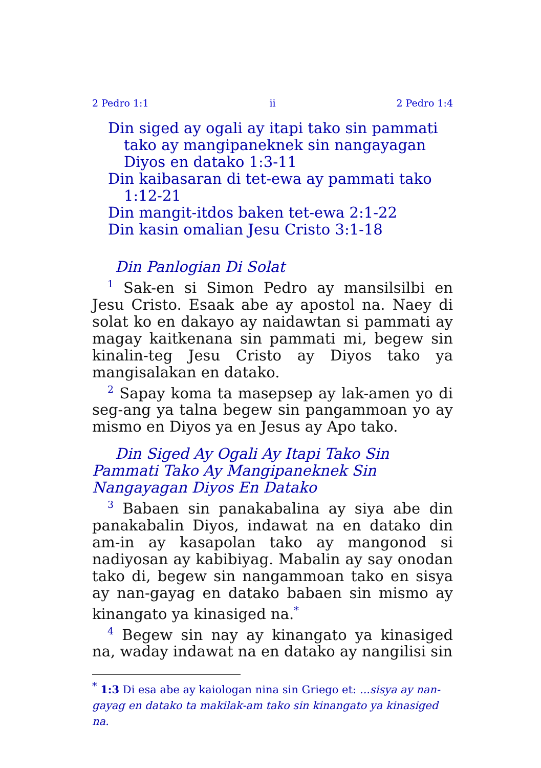2 Pedro 1:1 ii 2 Pedro 1:4
Din siged ay ogali ay itapi tako sin pammati tako ay mangipaneknek sin nangayagan Diyos en datako 1:3-11
Din kaibasaran di tet-ewa ay pammati tako 1:12-21
Din mangit-itdos baken tet-ewa 2:1-22
Din kasin omalian Jesu Cristo 3:1-18
Din Panlogian Di Solat
<sup>1</sup> Sak-en si Simon Pedro ay mansilsilbi en Jesu Cristo. Esaak abe ay apostol na. Naey di solat ko en dakayo ay naidawtan si pammati ay magay kaitkenana sin pammati mi, begew sin kinalin-teg Jesu Cristo ay Diyos tako ya mangisalakan en datako.
<sup>2</sup> Sapay koma ta masepsep ay lak-amen yo di seg-ang ya talna begew sin pangammoan yo ay mismo en Diyos ya en Jesus ay Apo tako.
Din Siged Ay Ogali Ay Itapi Tako Sin Pammati Tako Ay Mangipaneknek Sin Nangayagan Diyos En Datako
<sup>3</sup> Babaen sin panakabalina ay siya abe din panakabalin Diyos, indawat na en datako din am-in ay kasapolan tako ay mangonod si nadiyosan ay kabibiyag. Mabalin ay say onodan tako di, begew sin nangammoan tako en sisya ay nan-gayag en datako babaen sin mismo ay kinangato ya kinasiged na.<sup>*</sup>
<sup>4</sup> Begew sin nay ay kinangato ya kinasiged na, waday indawat na en datako ay nangilisi sin
<sup>*</sup> 1:3 Di esa abe ay kaiologan nina sin Griego et: ...sisya ay nan-gayag en datako ta makilak-am tako sin kinangato ya kinasiged na.